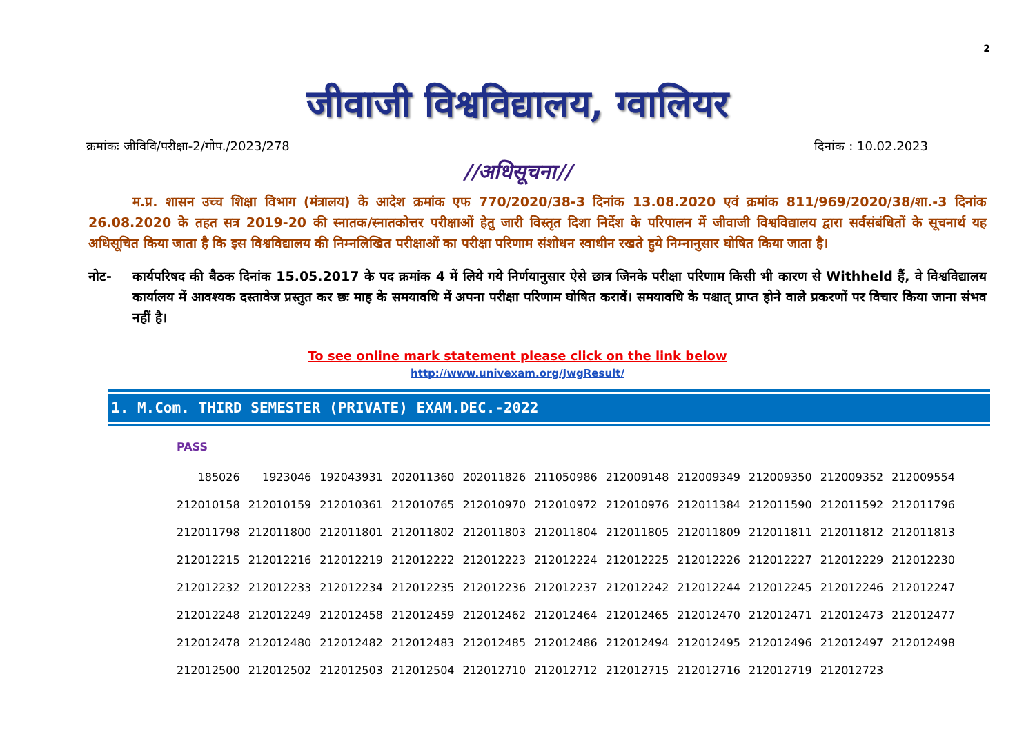2
जीवाजी विश्वविद्यालय, ग्वालियर
क्रमांकः जीविवि/परीक्षा-2/गोप./2023/278 दिनांक : 10.02.2023
//अधिसूचना//
म.प्र. शासन उच्च शिक्षा विभाग (मंत्रालय) के आदेश क्रमांक एफ 770/2020/38-3 दिनांक 13.08.2020 एवं क्रमांक 811/969/2020/38/शा.-3 दिनांक 26.08.2020 के तहत सत्र 2019-20 की स्नातक/स्नातकोत्तर परीक्षाओं हेतु जारी विस्तृत दिशा निर्देश के परिपालन में जीवाजी विश्वविद्यालय द्वारा सर्वसंबंधितों के सूचनार्थ यह अधिसूचित किया जाता है कि इस विश्वविद्यालय की निम्नलिखित परीक्षाओं का परीक्षा परिणाम संशोधन स्वाधीन रखते हुये निम्नानुसार घोषित किया जाता है।
नोट- कार्यपरिषद की बैठक दिनांक 15.05.2017 के पद क्रमांक 4 में लिये गये निर्णयानुसार ऐसे छात्र जिनके परीक्षा परिणाम किसी भी कारण से Withheld हैं, वे विश्वविद्यालय कार्यालय में आवश्यक दस्तावेज प्रस्तुत कर छः माह के समयावधि में अपना परीक्षा परिणाम घोषित करावें। समयावधि के पश्चात् प्राप्त होने वाले प्रकरणों पर विचार किया जाना संभव नहीं है।
To see online mark statement please click on the link below
http://www.univexam.org/JwgResult/
1. M.Com. THIRD SEMESTER (PRIVATE) EXAM.DEC.-2022
PASS
| 185026 | 1923046 | 192043931 | 202011360 | 202011826 | 211050986 | 212009148 | 212009349 | 212009350 | 212009352 | 212009554 |
| 212010158 | 212010159 | 212010361 | 212010765 | 212010970 | 212010972 | 212010976 | 212011384 | 212011590 | 212011592 | 212011796 |
| 212011798 | 212011800 | 212011801 | 212011802 | 212011803 | 212011804 | 212011805 | 212011809 | 212011811 | 212011812 | 212011813 |
| 212012215 | 212012216 | 212012219 | 212012222 | 212012223 | 212012224 | 212012225 | 212012226 | 212012227 | 212012229 | 212012230 |
| 212012232 | 212012233 | 212012234 | 212012235 | 212012236 | 212012237 | 212012242 | 212012244 | 212012245 | 212012246 | 212012247 |
| 212012248 | 212012249 | 212012458 | 212012459 | 212012462 | 212012464 | 212012465 | 212012470 | 212012471 | 212012473 | 212012477 |
| 212012478 | 212012480 | 212012482 | 212012483 | 212012485 | 212012486 | 212012494 | 212012495 | 212012496 | 212012497 | 212012498 |
| 212012500 | 212012502 | 212012503 | 212012504 | 212012710 | 212012712 | 212012715 | 212012716 | 212012719 | 212012723 | |